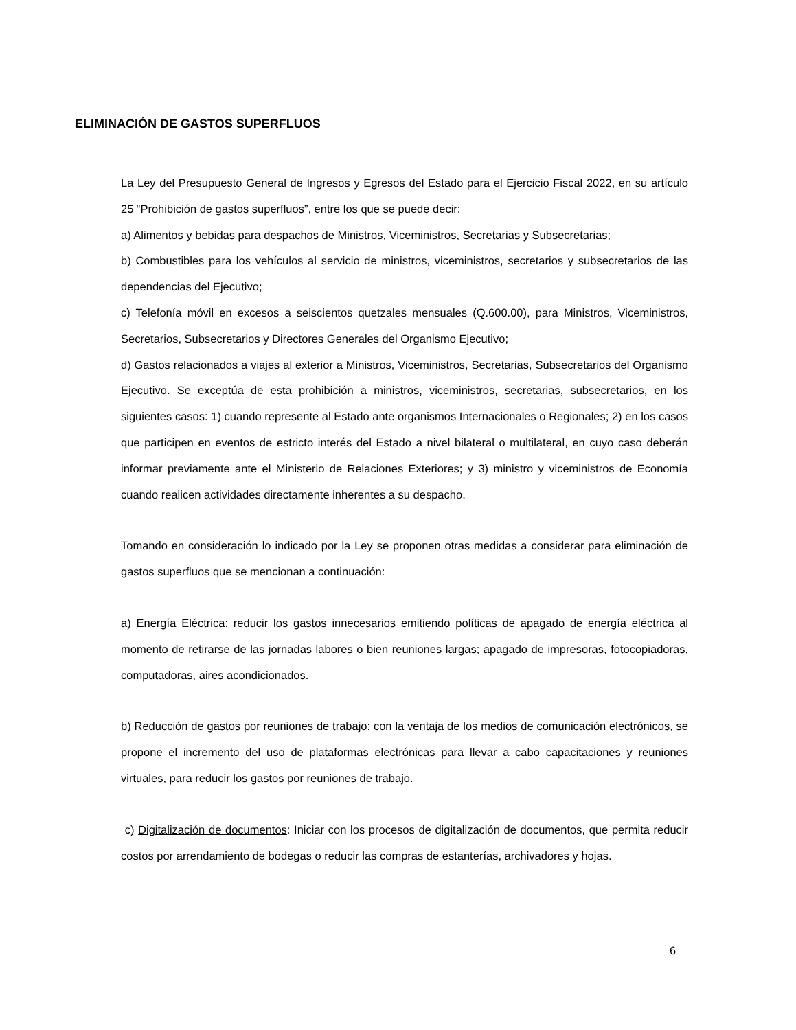ELIMINACIÓN DE GASTOS SUPERFLUOS
La Ley del Presupuesto General de Ingresos y Egresos del Estado para el Ejercicio Fiscal 2022, en su artículo 25 “Prohibición de gastos superfluos”, entre los que se puede decir:
a) Alimentos y bebidas para despachos de Ministros, Viceministros, Secretarias y Subsecretarias;
b) Combustibles para los vehículos al servicio de ministros, viceministros, secretarios y subsecretarios de las dependencias del Ejecutivo;
c) Telefonía móvil en excesos a seiscientos quetzales mensuales (Q.600.00), para Ministros, Viceministros, Secretarios, Subsecretarios y Directores Generales del Organismo Ejecutivo;
d) Gastos relacionados a viajes al exterior a Ministros, Viceministros, Secretarias, Subsecretarios del Organismo Ejecutivo. Se exceptúa de esta prohibición a ministros, viceministros, secretarias, subsecretarios, en los siguientes casos: 1) cuando represente al Estado ante organismos Internacionales o Regionales; 2) en los casos que participen en eventos de estricto interés del Estado a nivel bilateral o multilateral, en cuyo caso deberán informar previamente ante el Ministerio de Relaciones Exteriores; y 3) ministro y viceministros de Economía cuando realicen actividades directamente inherentes a su despacho.
Tomando en consideración lo indicado por la Ley se proponen otras medidas a considerar para eliminación de gastos superfluos que se mencionan a continuación:
a) Energía Eléctrica: reducir los gastos innecesarios emitiendo políticas de apagado de energía eléctrica al momento de retirarse de las jornadas labores o bien reuniones largas; apagado de impresoras, fotocopiadoras, computadoras, aires acondicionados.
b) Reducción de gastos por reuniones de trabajo: con la ventaja de los medios de comunicación electrónicos, se propone el incremento del uso de plataformas electrónicas para llevar a cabo capacitaciones y reuniones virtuales, para reducir los gastos por reuniones de trabajo.
c) Digitalización de documentos: Iniciar con los procesos de digitalización de documentos, que permita reducir costos por arrendamiento de bodegas o reducir las compras de estanterías, archivadores y hojas.
6